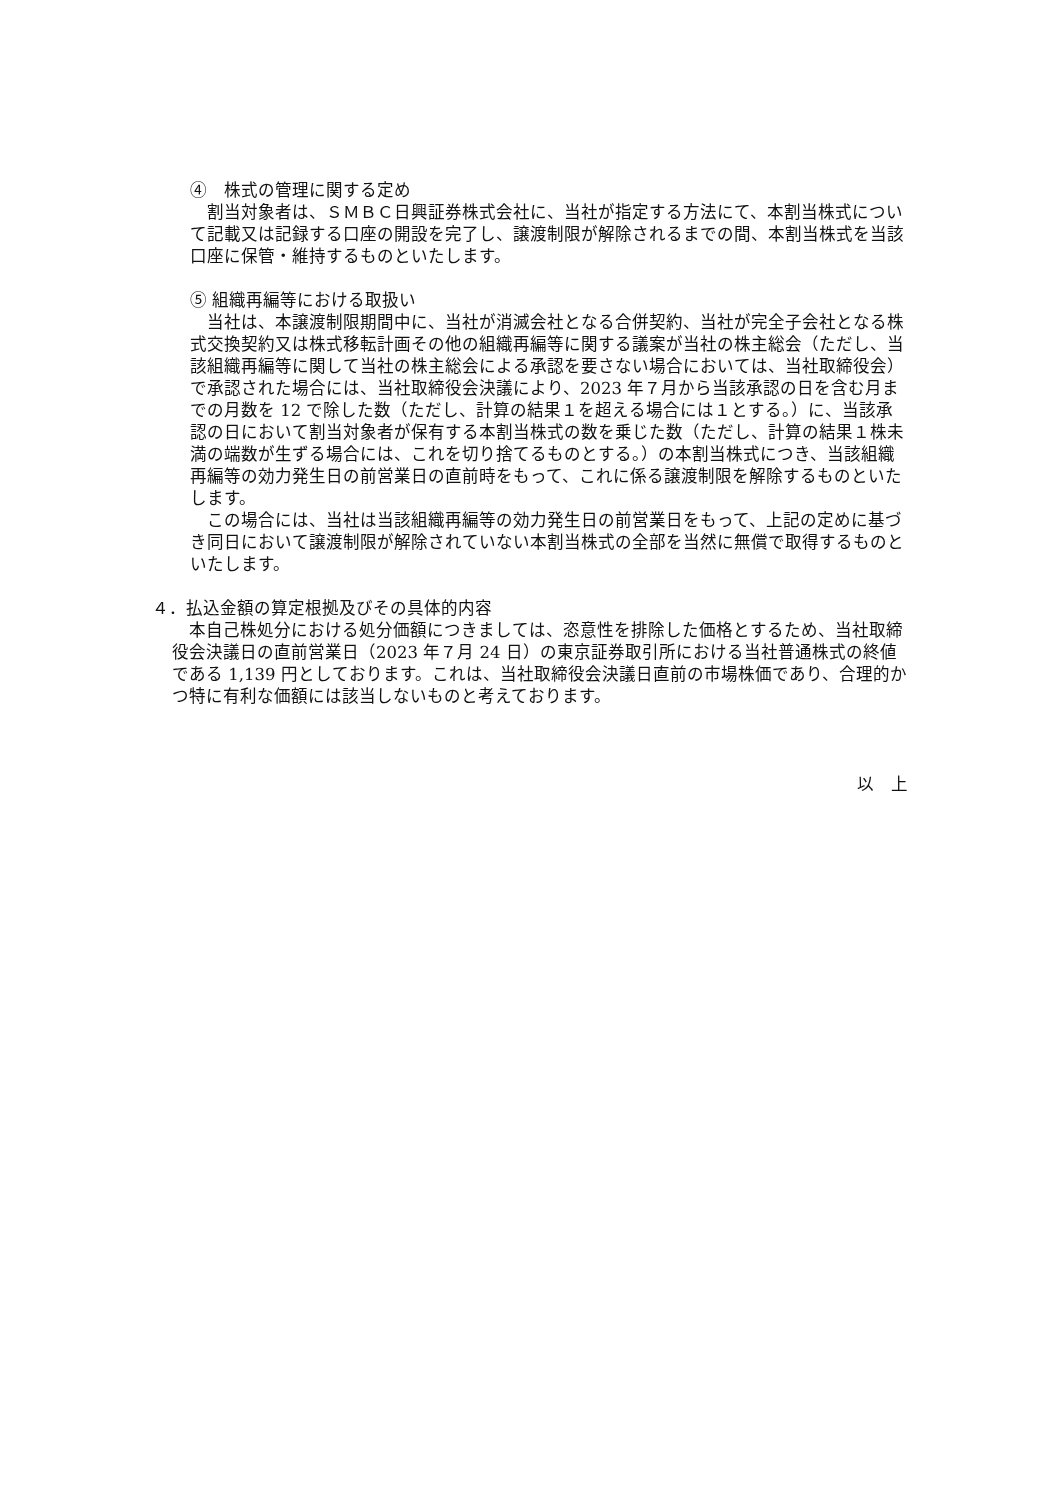④　株式の管理に関する定め
割当対象者は、ＳＭＢＣ日興証券株式会社に、当社が指定する方法にて、本割当株式について記載又は記録する口座の開設を完了し、譲渡制限が解除されるまでの間、本割当株式を当該口座に保管・維持するものといたします。
⑤ 組織再編等における取扱い
当社は、本譲渡制限期間中に、当社が消滅会社となる合併契約、当社が完全子会社となる株式交換契約又は株式移転計画その他の組織再編等に関する議案が当社の株主総会（ただし、当該組織再編等に関して当社の株主総会による承認を要さない場合においては、当社取締役会）で承認された場合には、当社取締役会決議により、2023 年７月から当該承認の日を含む月までの月数を 12 で除した数（ただし、計算の結果１を超える場合には１とする。）に、当該承認の日において割当対象者が保有する本割当株式の数を乗じた数（ただし、計算の結果１株未満の端数が生ずる場合には、これを切り捨てるものとする。）の本割当株式につき、当該組織再編等の効力発生日の前営業日の直前時をもって、これに係る譲渡制限を解除するものといたします。
この場合には、当社は当該組織再編等の効力発生日の前営業日をもって、上記の定めに基づき同日において譲渡制限が解除されていない本割当株式の全部を当然に無償で取得するものといたします。
４．払込金額の算定根拠及びその具体的内容
本自己株処分における処分価額につきましては、恣意性を排除した価格とするため、当社取締役会決議日の直前営業日（2023 年７月 24 日）の東京証券取引所における当社普通株式の終値である 1,139 円としております。これは、当社取締役会決議日直前の市場株価であり、合理的かつ特に有利な価額には該当しないものと考えております。
以　上